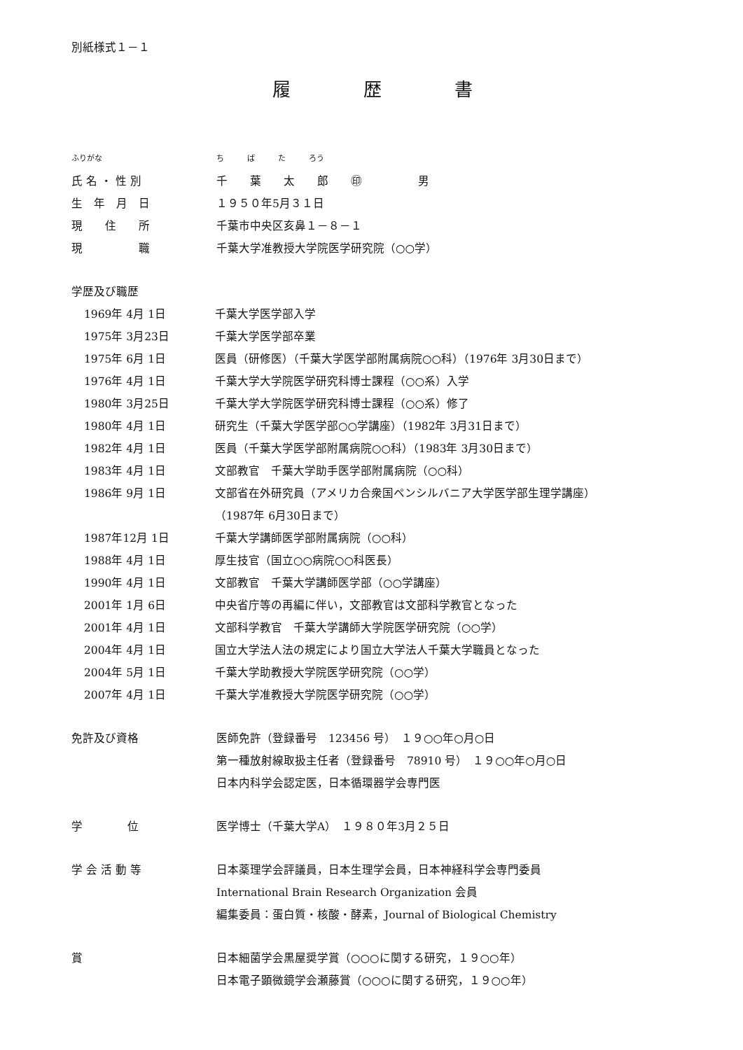別紙様式１－１
履　　　　歴　　　　書
ふりがな ち　　　ば　　　た　　　ろう
氏 名 ・ 性 別
千　　葉　　太　　郎　　㊞　　　　　男
生　年　月　日 １９５０年5月３１日
現　　住　　所 千葉市中央区亥鼻１－８－１
現　　　　　職
千葉大学准教授大学院医学研究院（○○学）
学歴及び職歴
1969年 4月 1日 千葉大学医学部入学
1975年 3月23日 千葉大学医学部卒業
1975年 6月 1日
医員（研修医）（千葉大学医学部附属病院○○科）（1976年 3月30日まで）
1976年 4月 1日
千葉大学大学院医学研究科博士課程（○○系）入学
1980年 3月25日
千葉大学大学院医学研究科博士課程（○○系）修了
1980年 4月 1日
研究生（千葉大学医学部○○学講座）（1982年 3月31日まで）
1982年 4月 1日
医員（千葉大学医学部附属病院○○科）（1983年 3月30日まで）
1983年 4月 1日
文部教官　千葉大学助手医学部附属病院（○○科）
1986年 9月 1日
文部省在外研究員（アメリカ合衆国ペンシルバニア大学医学部生理学講座）
（1987年 6月30日まで）
1987年12月 1日 千葉大学講師医学部附属病院（○○科）
1988年 4月 1日 厚生技官（国立○○病院○○科医長）
1990年 4月 1日
文部教官　千葉大学講師医学部（○○学講座）
2001年 1月 6日
中央省庁等の再編に伴い，文部教官は文部科学教官となった
2001年 4月 1日
文部科学教官　千葉大学講師大学院医学研究院（○○学）
2004年 4月 1日
国立大学法人法の規定により国立大学法人千葉大学職員となった
2004年 5月 1日
千葉大学助教授大学院医学研究院（○○学）
2007年 4月 1日
千葉大学准教授大学院医学研究院（○○学）
免許及び資格
医師免許（登録番号　123456 号）　１９○○年○月○日
第一種放射線取扱主任者（登録番号　78910 号）　１９○○年○月○日
日本内科学会認定医，日本循環器学会専門医
学　　　　位
医学博士（千葉大学A）　１９８０年3月２５日
学 会 活 動 等
日本薬理学会評議員，日本生理学会員，日本神経科学会専門委員
International Brain Research Organization 会員
編集委員：蛋白質・核酸・酵素，Journal of Biological Chemistry
賞
日本細菌学会黒屋奨学賞（○○○に関する研究，１９○○年）
日本電子顕微鏡学会瀬藤賞（○○○に関する研究，１９○○年）